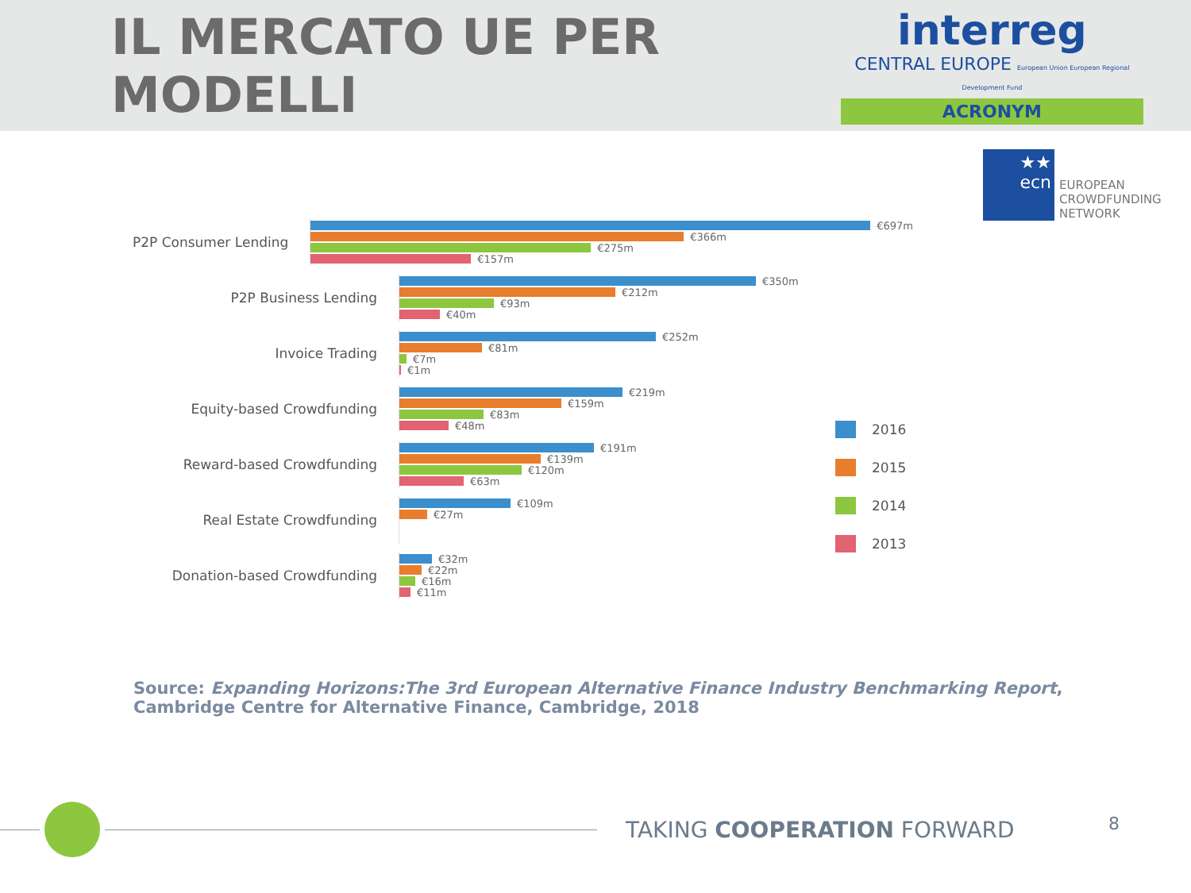IL MERCATO UE PER MODELLI
interreg
CENTRAL EUROPE European Union European Regional Development Fund
ACRONYM
★★ ecn
EUROPEAN
CROWDFUNDING
NETWORK
P2P Consumer Lending
€697m
€366m
€275m
€157m
P2P Business Lending
€350m
€212m
€93m
€40m
Invoice Trading
€252m
€81m
€7m
€1m
Equity-based Crowdfunding
€219m
€159m
€83m
€48m
Reward-based Crowdfunding
€191m
€139m
€120m
€63m
Real Estate Crowdfunding
€109m
€27m
Donation-based Crowdfunding
€32m
€22m
€16m
€11m
2016
2015
2014
2013
Source: Expanding Horizons:The 3rd European Alternative Finance Industry Benchmarking Report,
Cambridge Centre for Alternative Finance, Cambridge, 2018
TAKING COOPERATION FORWARD
8